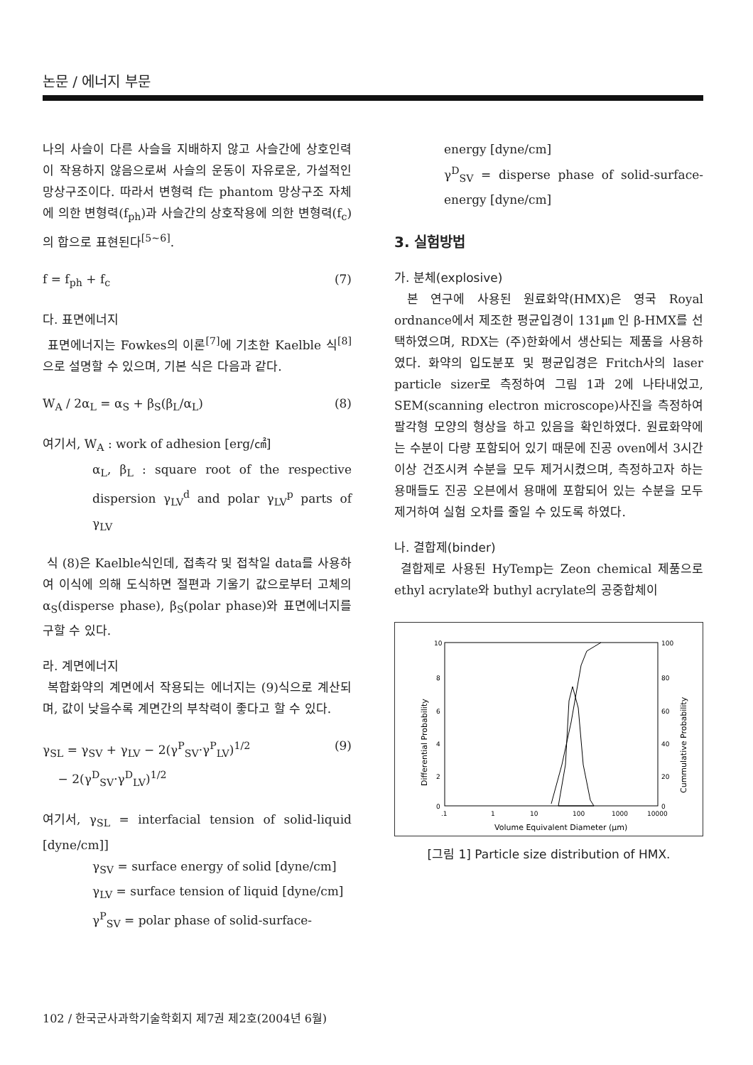논문 / 에너지 부문
나의 사슬이 다른 사슬을 지배하지 않고 사슬간에 상호인력이 작용하지 않음으로써 사슬의 운동이 자유로운, 가설적인 망상구조이다. 따라서 변형력 f는 phantom 망상구조 자체에 의한 변형력(f<sub>ph</sub>)과 사슬간의 상호작용에 의한 변형력(f<sub>c</sub>)의 합으로 표현된다<sup>[5~6]</sup>.
f = f<sub>ph</sub> + f<sub>c</sub> (7)
다. 표면에너지
표면에너지는 Fowkes의 이론<sup>[7]</sup>에 기초한 Kaelble 식<sup>[8]</sup>으로 설명할 수 있으며, 기본 식은 다음과 같다.
W<sub>A</sub> / 2α<sub>L</sub> = α<sub>S</sub> + β<sub>S</sub>(β<sub>L</sub>/α<sub>L</sub>) (8)
여기서, W<sub>A</sub> : work of adhesion [erg/㎠]
α<sub>L</sub>, β<sub>L</sub> : square root of the respective dispersion γ<sub>LV</sub><sup>d</sup> and polar γ<sub>LV</sub><sup>p</sup> parts of γ<sub>LV</sub>
식 (8)은 Kaelble식인데, 접촉각 및 접착일 data를 사용하여 이식에 의해 도식하면 절편과 기울기 값으로부터 고체의 α<sub>S</sub>(disperse phase), β<sub>S</sub>(polar phase)와 표면에너지를 구할 수 있다.
라. 계면에너지
복합화약의 계면에서 작용되는 에너지는 (9)식으로 계산되며, 값이 낮을수록 계면간의 부착력이 좋다고 할 수 있다.
γ<sub>SL</sub> = γ<sub>SV</sub> + γ<sub>LV</sub> − 2(γ<sup>P</sup><sub>SV</sub>·γ<sup>P</sup><sub>LV</sub>)<sup>1/2</sup>
− 2(γ<sup>D</sup><sub>SV</sub>·γ<sup>D</sup><sub>LV</sub>)<sup>1/2</sup> (9)
여기서, γ<sub>SL</sub> = interfacial tension of solid-liquid [dyne/cm]]
γ<sub>SV</sub> = surface energy of solid [dyne/cm]
γ<sub>LV</sub> = surface tension of liquid [dyne/cm]
γ<sup>P</sup><sub>SV</sub> = polar phase of solid-surface-
energy [dyne/cm]
γ<sup>D</sup><sub>SV</sub> = disperse phase of solid-surface-energy [dyne/cm]
3. 실험방법
가. 분체(explosive)
본 연구에 사용된 원료화약(HMX)은 영국 Royal ordnance에서 제조한 평균입경이 131㎛ 인 β-HMX를 선택하였으며, RDX는 (주)한화에서 생산되는 제품을 사용하였다. 화약의 입도분포 및 평균입경은 Fritch사의 laser particle sizer로 측정하여 그림 1과 2에 나타내었고, SEM(scanning electron microscope)사진을 측정하여 팔각형 모양의 형상을 하고 있음을 확인하였다. 원료화약에는 수분이 다량 포함되어 있기 때문에 진공 oven에서 3시간 이상 건조시켜 수분을 모두 제거시켰으며, 측정하고자 하는 용매들도 진공 오븐에서 용매에 포함되어 있는 수분을 모두 제거하여 실험 오차를 줄일 수 있도록 하였다.
나. 결합제(binder)
결합제로 사용된 HyTemp는 Zeon chemical 제품으로 ethyl acrylate와 buthyl acrylate의 공중합체이
10
8
6
4
2
0
100
80
60
40
20
0
.1
1
10
100
1000
10000
Volume Equivalent Diameter (μm)
Differential Probability
Cummulative Probability
[그림 1] Particle size distribution of HMX.
102 / 한국군사과학기술학회지 제7권 제2호(2004년 6월)